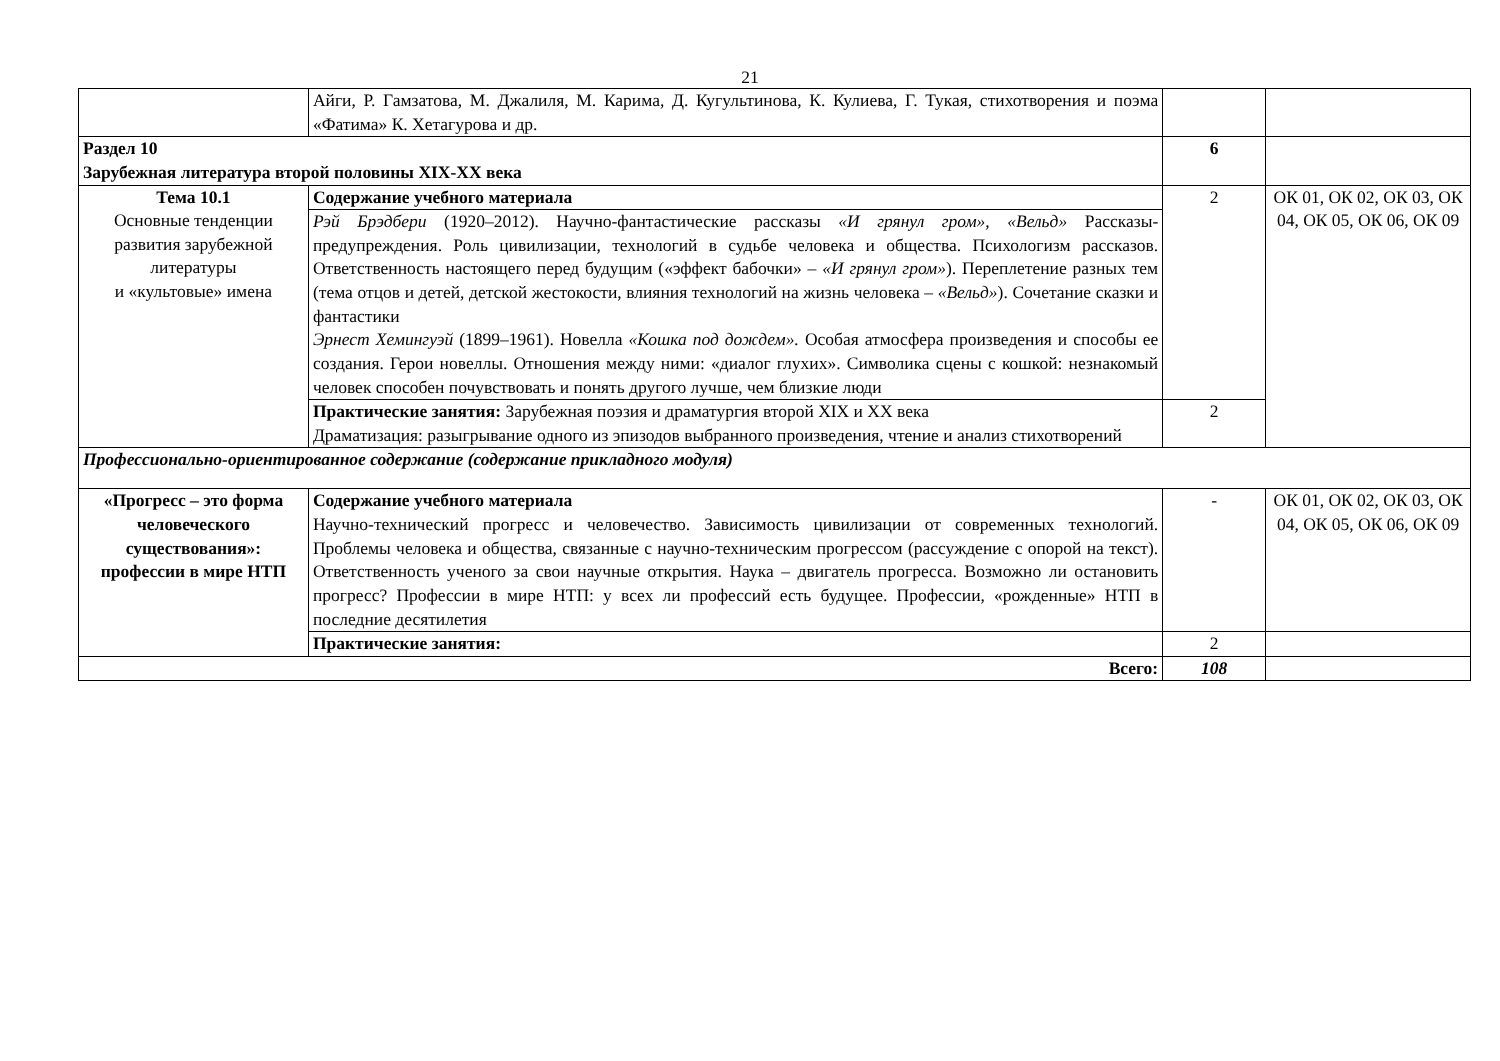21
| | Айги, Р. Гамзатова, М. Джалиля, М. Карима, Д. Кугультинова, К. Кулиева, Г. Тукая, стихотворения и поэма «Фатима» К. Хетагурова и др. | | |
| Раздел 10 Зарубежная литература второй половины XIX-XX века | | 6 | |
| Тема 10.1 Основные тенденции развития зарубежной литературы и «культовые» имена | Содержание учебного материала | 2 | ОК 01, ОК 02, ОК 03, ОК 04, ОК 05, ОК 06, ОК 09 |
| | Рэй Брэдбери (1920–2012). Научно-фантастические рассказы «И грянул гром», «Вельд» Рассказы-предупреждения. Роль цивилизации, технологий в судьбе человека и общества. Психологизм рассказов. Ответственность настоящего перед будущим («эффект бабочки» – «И грянул гром» ). Переплетение разных тем (тема отцов и детей, детской жестокости, влияния технологий на жизнь человека – «Вельд» ). Сочетание сказки и фантастики Эрнест Хемингуэй (1899–1961). Новелла «Кошка под дождем». Особая атмосфера произведения и способы ее создания. Герои новеллы. Отношения между ними: «диалог глухих». Символика сцены с кошкой: незнакомый человек способен почувствовать и понять другого лучше, чем близкие люди | | |
| | Практические занятия: Зарубежная поэзия и драматургия второй XIX и XX века Драматизация: разыгрывание одного из эпизодов выбранного произведения, чтение и анализ стихотворений | 2 | |
| Профессионально-ориентированное содержание (содержание прикладного модуля) | | | |
| «Прогресс – это форма человеческого существования»: профессии в мире НТП | Содержание учебного материала Научно-технический прогресс и человечество. Зависимость цивилизации от современных технологий. Проблемы человека и общества, связанные с научно-техническим прогрессом (рассуждение с опорой на текст). Ответственность ученого за свои научные открытия. Наука – двигатель прогресса. Возможно ли остановить прогресс? Профессии в мире НТП: у всех ли профессий есть будущее. Профессии, «рожденные» НТП в последние десятилетия | - | ОК 01, ОК 02, ОК 03, ОК 04, ОК 05, ОК 06, ОК 09 |
| | Практические занятия: | 2 | |
| Всего: | | 108 | |